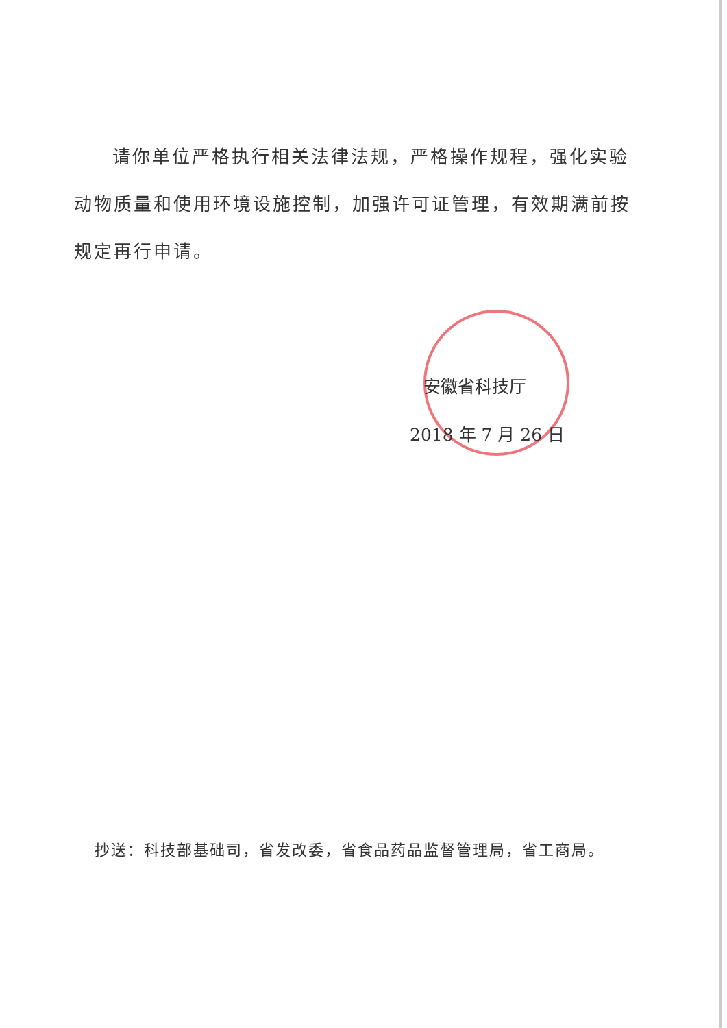请你单位严格执行相关法律法规，严格操作规程，强化实验动物质量和使用环境设施控制，加强许可证管理，有效期满前按规定再行申请。
安徽省科技厅
2018 年 7 月 26 日
抄送：科技部基础司，省发改委，省食品药品监督管理局，省工商局。